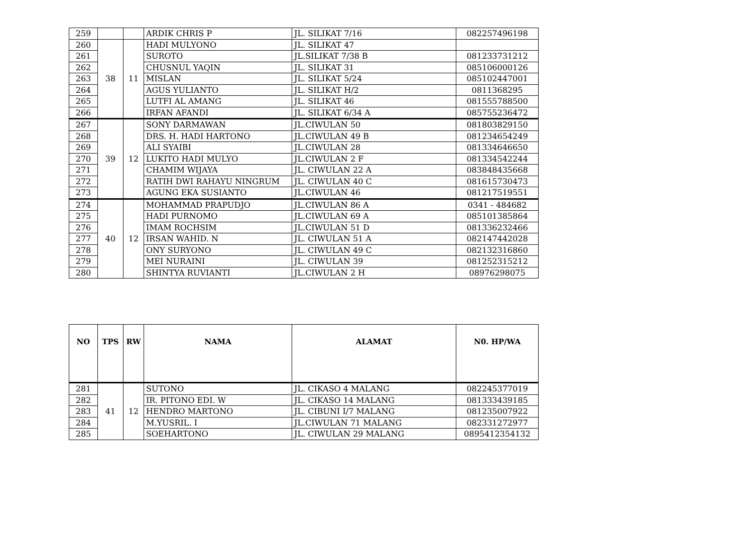| 259 | | | ARDIK CHRIS P | JL. SILIKAT 7/16 | 082257496198 |
| 260 | 38 | 11 | HADI MULYONO | JL. SILIKAT 47 | |
| 261 | | | SUROTO | JL.SILIKAT 7/38 B | 081233731212 |
| 262 | | | CHUSNUL YAQIN | JL. SILIKAT 31 | 085106000126 |
| 263 | | | MISLAN | JL. SILIKAT 5/24 | 085102447001 |
| 264 | | | AGUS YULIANTO | JL. SILIKAT H/2 | 0811368295 |
| 265 | | | LUTFI AL AMANG | JL. SILIKAT 46 | 081555788500 |
| 266 | | | IRFAN AFANDI | JL. SILIKAT 6/34 A | 085755236472 |
| 267 | 39 | 12 | SONY DARMAWAN | JL.CIWULAN 50 | 081803829150 |
| 268 | | | DRS. H. HADI HARTONO | JL.CIWULAN 49 B | 081234654249 |
| 269 | | | ALI SYAIBI | JL.CIWULAN 28 | 081334646650 |
| 270 | | | LUKITO HADI MULYO | JL.CIWULAN 2 F | 081334542244 |
| 271 | | | CHAMIM WIJAYA | JL. CIWULAN 22 A | 083848435668 |
| 272 | | | RATIH DWI RAHAYU NINGRUM | JL. CIWULAN 40 C | 081615730473 |
| 273 | | | AGUNG EKA SUSIANTO | JL.CIWULAN 46 | 081217519551 |
| 274 | 40 | 12 | MOHAMMAD PRAPUDJO | JL.CIWULAN 86 A | 0341 - 484682 |
| 275 | | | HADI PURNOMO | JL.CIWULAN 69 A | 085101385864 |
| 276 | | | IMAM ROCHSIM | JL.CIWULAN 51 D | 081336232466 |
| 277 | | | IRSAN WAHID. N | JL. CIWULAN 51 A | 082147442028 |
| 278 | | | ONY SURYONO | JL. CIWULAN 49 C | 082132316860 |
| 279 | | | MEI NURAINI | JL. CIWULAN 39 | 081252315212 |
| 280 | | | SHINTYA RUVIANTI | JL.CIWULAN 2 H | 08976298075 |
| NO | TPS | RW | NAMA | ALAMAT | N0. HP/WA |
| --- | --- | --- | --- | --- | --- |
| 281 | 41 | 12 | SUTONO | JL. CIKASO 4 MALANG | 082245377019 |
| 282 | | | IR. PITONO EDI. W | JL. CIKASO 14 MALANG | 081333439185 |
| 283 | | | HENDRO MARTONO | JL. CIBUNI I/7 MALANG | 081235007922 |
| 284 | | | M.YUSRIL. I | JL.CIWULAN 71 MALANG | 082331272977 |
| 285 | | | SOEHARTONO | JL. CIWULAN 29 MALANG | 0895412354132 |